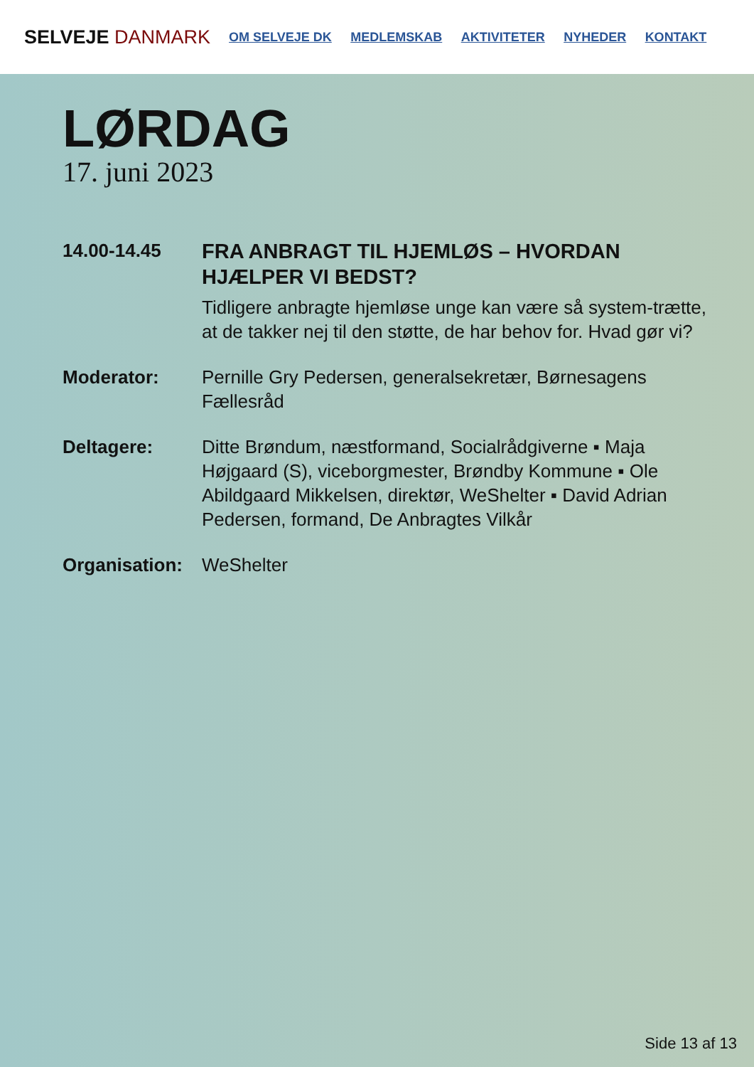SELVEJE DANMARK
OM SELVEJE DK MEDLEMSKAB AKTIVITETER NYHEDER KONTAKT
LØRDAG
17. juni 2023
14.00-14.45
FRA ANBRAGT TIL HJEMLØS – HVORDAN HJÆLPER VI BEDST?
Tidligere anbragte hjemløse unge kan være så system-trætte, at de takker nej til den støtte, de har behov for. Hvad gør vi?
Moderator: Pernille Gry Pedersen, generalsekretær, Børnesagens Fællesråd
Deltagere: Ditte Brøndum, næstformand, Socialrådgiverne ▪ Maja Højgaard (S), viceborgmester, Brøndby Kommune ▪ Ole Abildgaard Mikkelsen, direktør, WeShelter ▪ David Adrian Pedersen, formand, De Anbragtes Vilkår
Organisation:
WeShelter
Side 13 af 13